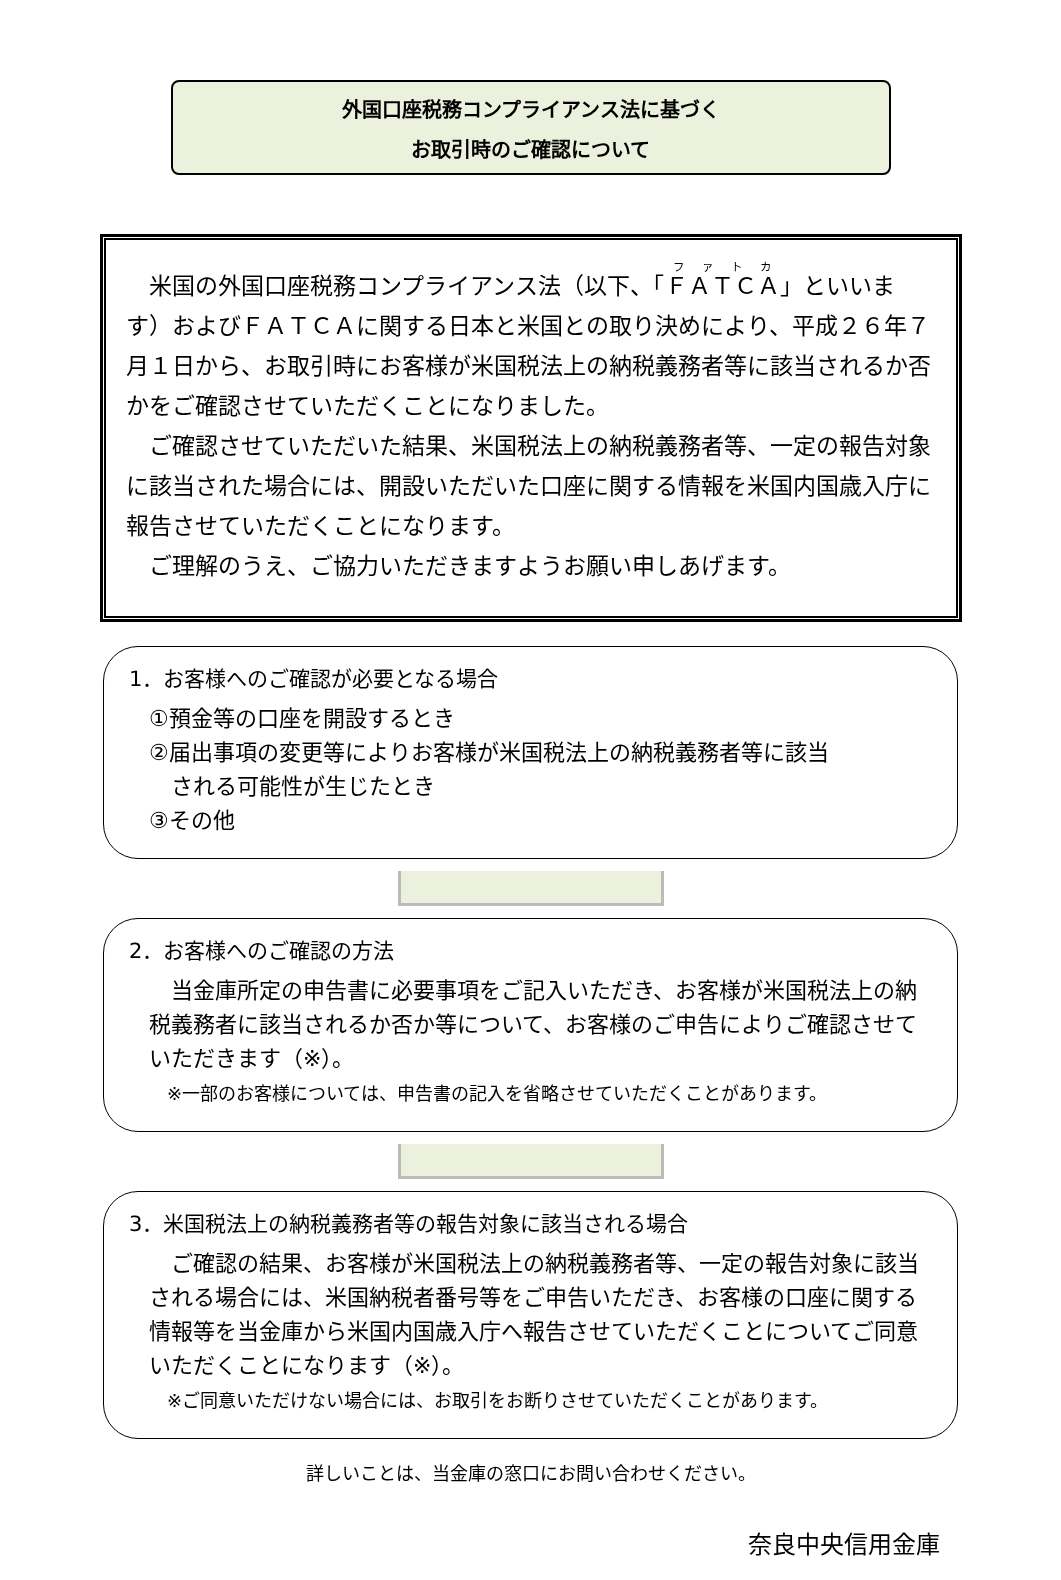外国口座税務コンプライアンス法に基づく
お取引時のご確認について
　米国の外国口座税務コンプライアンス法（以下、「ＦＡＴＣＡ」といいます）およびＦＡＴＣＡに関する日本と米国との取り決めにより、平成２６年７月１日から、お取引時にお客様が米国税法上の納税義務者等に該当されるか否かをご確認させていただくことになりました。
　ご確認させていただいた結果、米国税法上の納税義務者等、一定の報告対象に該当された場合には、開設いただいた口座に関する情報を米国内国歳入庁に報告させていただくことになります。
　ご理解のうえ、ご協力いただきますようお願い申しあげます。
1．お客様へのご確認が必要となる場合
①預金等の口座を開設するとき
②届出事項の変更等によりお客様が米国税法上の納税義務者等に該当
　される可能性が生じたとき
③その他
2．お客様へのご確認の方法
　当金庫所定の申告書に必要事項をご記入いただき、お客様が米国税法上の納税義務者に該当されるか否か等について、お客様のご申告によりご確認させていただきます（※）。
　※一部のお客様については、申告書の記入を省略させていただくことがあります。
3．米国税法上の納税義務者等の報告対象に該当される場合
　ご確認の結果、お客様が米国税法上の納税義務者等、一定の報告対象に該当される場合には、米国納税者番号等をご申告いただき、お客様の口座に関する情報等を当金庫から米国内国歳入庁へ報告させていただくことについてご同意いただくことになります（※）。
　※ご同意いただけない場合には、お取引をお断りさせていただくことがあります。
詳しいことは、当金庫の窓口にお問い合わせください。
奈良中央信用金庫